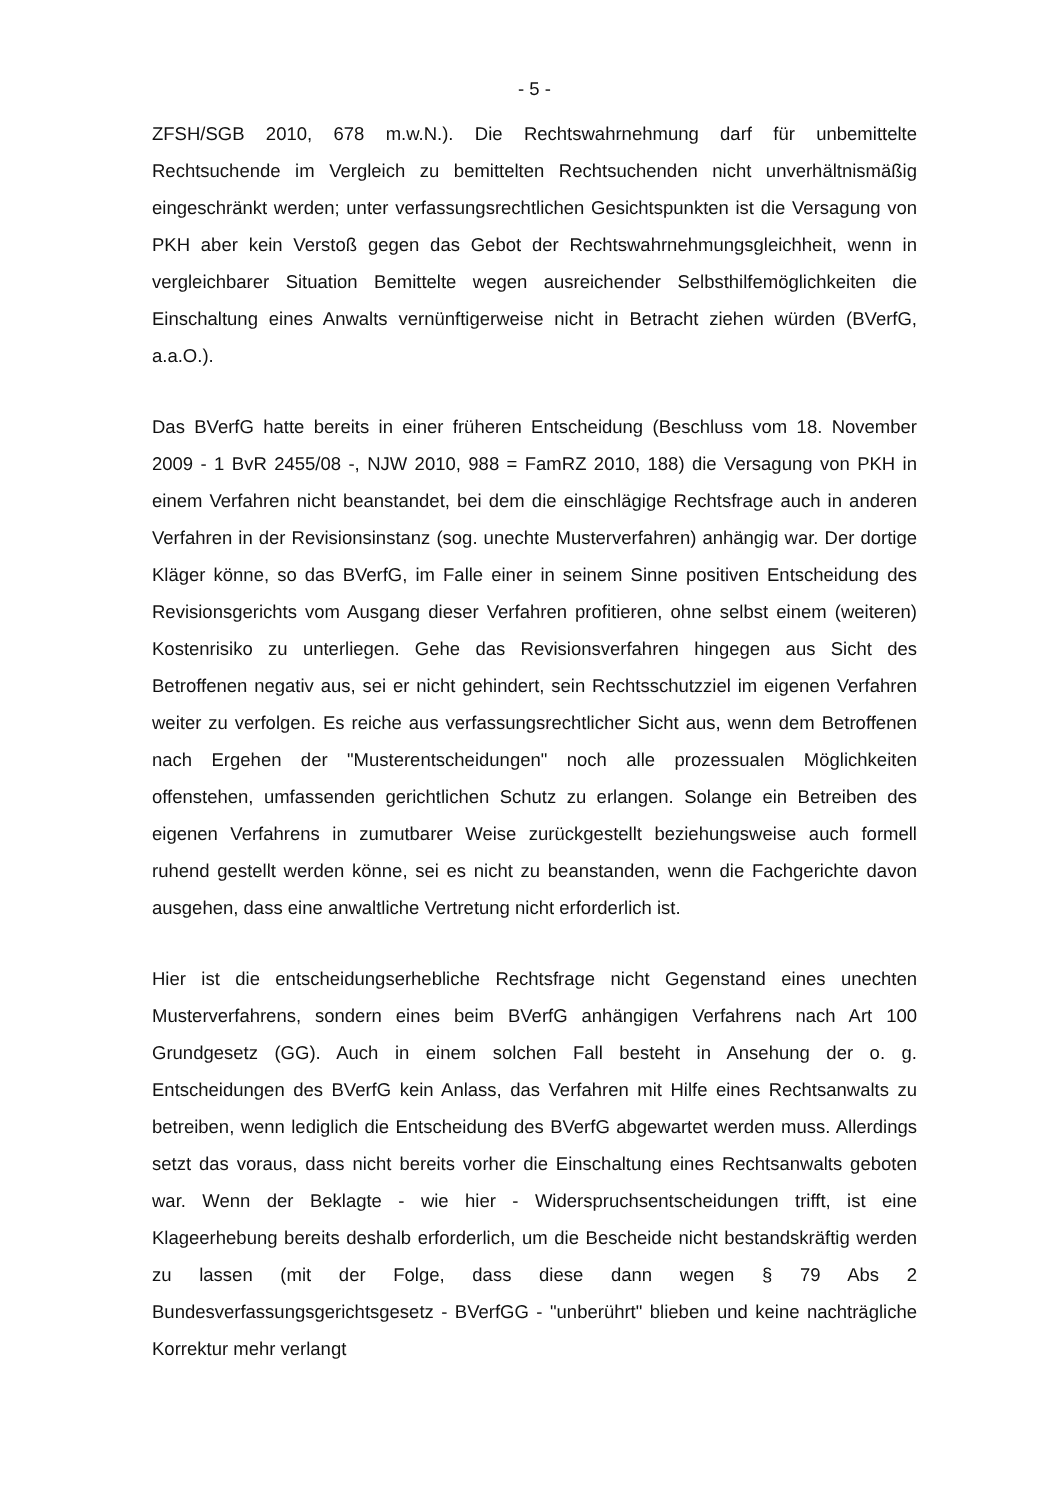- 5 -
ZFSH/SGB 2010, 678 m.w.N.). Die Rechtswahrnehmung darf für unbemittelte Rechtsuchende im Vergleich zu bemittelten Rechtsuchenden nicht unverhältnismäßig eingeschränkt werden; unter verfassungsrechtlichen Gesichtspunkten ist die Versagung von PKH aber kein Verstoß gegen das Gebot der Rechtswahrnehmungsgleichheit, wenn in vergleichbarer Situation Bemittelte wegen ausreichender Selbsthilfemöglichkeiten die Einschaltung eines Anwalts vernünftigerweise nicht in Betracht ziehen würden (BVerfG, a.a.O.).
Das BVerfG hatte bereits in einer früheren Entscheidung (Beschluss vom 18. November 2009 - 1 BvR 2455/08 -, NJW 2010, 988 = FamRZ 2010, 188) die Versagung von PKH in einem Verfahren nicht beanstandet, bei dem die einschlägige Rechtsfrage auch in anderen Verfahren in der Revisionsinstanz (sog. unechte Musterverfahren) anhängig war. Der dortige Kläger könne, so das BVerfG, im Falle einer in seinem Sinne positiven Entscheidung des Revisionsgerichts vom Ausgang dieser Verfahren profitieren, ohne selbst einem (weiteren) Kostenrisiko zu unterliegen. Gehe das Revisionsverfahren hingegen aus Sicht des Betroffenen negativ aus, sei er nicht gehindert, sein Rechtsschutzziel im eigenen Verfahren weiter zu verfolgen. Es reiche aus verfassungsrechtlicher Sicht aus, wenn dem Betroffenen nach Ergehen der "Musterentscheidungen" noch alle prozessualen Möglichkeiten offenstehen, umfassenden gerichtlichen Schutz zu erlangen. Solange ein Betreiben des eigenen Verfahrens in zumutbarer Weise zurückgestellt beziehungsweise auch formell ruhend gestellt werden könne, sei es nicht zu beanstanden, wenn die Fachgerichte davon ausgehen, dass eine anwaltliche Vertretung nicht erforderlich ist.
Hier ist die entscheidungserhebliche Rechtsfrage nicht Gegenstand eines unechten Musterverfahrens, sondern eines beim BVerfG anhängigen Verfahrens nach Art 100 Grundgesetz (GG). Auch in einem solchen Fall besteht in Ansehung der o. g. Entscheidungen des BVerfG kein Anlass, das Verfahren mit Hilfe eines Rechtsanwalts zu betreiben, wenn lediglich die Entscheidung des BVerfG abgewartet werden muss. Allerdings setzt das voraus, dass nicht bereits vorher die Einschaltung eines Rechtsanwalts geboten war. Wenn der Beklagte - wie hier - Widerspruchsentscheidungen trifft, ist eine Klageerhebung bereits deshalb erforderlich, um die Bescheide nicht bestandskräftig werden zu lassen (mit der Folge, dass diese dann wegen § 79 Abs 2 Bundesverfassungsgerichtsgesetz - BVerfGG - "unberührt" blieben und keine nachträgliche Korrektur mehr verlangt